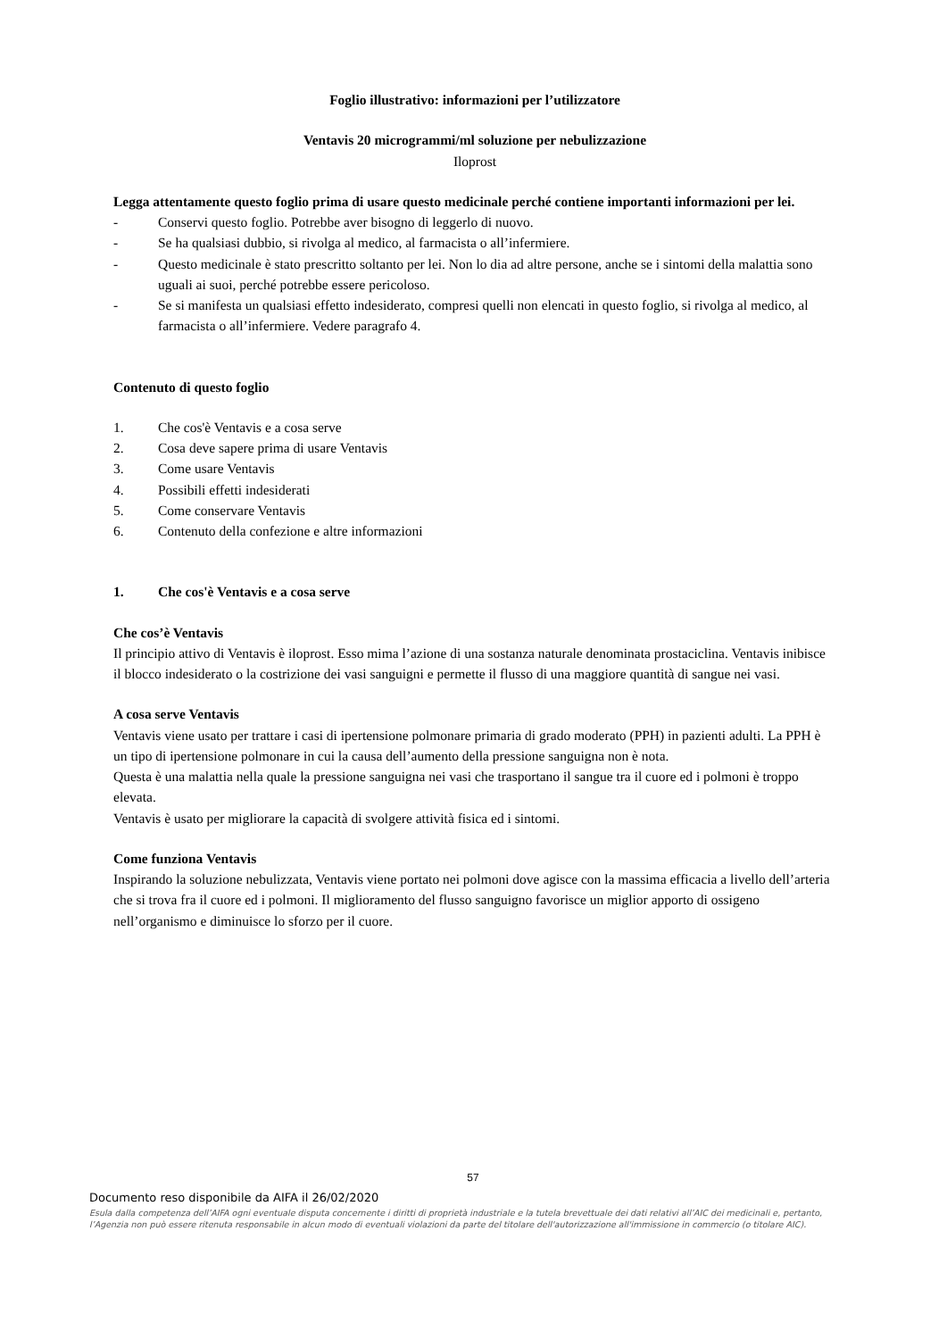Foglio illustrativo: informazioni per l’utilizzatore
Ventavis 20 microgrammi/ml soluzione per nebulizzazione
Iloprost
Legga attentamente questo foglio prima di usare questo medicinale perché contiene importanti informazioni per lei.
- Conservi questo foglio. Potrebbe aver bisogno di leggerlo di nuovo.
- Se ha qualsiasi dubbio, si rivolga al medico, al farmacista o all’infermiere.
- Questo medicinale è stato prescritto soltanto per lei. Non lo dia ad altre persone, anche se i sintomi della malattia sono uguali ai suoi, perché potrebbe essere pericoloso.
- Se si manifesta un qualsiasi effetto indesiderato, compresi quelli non elencati in questo foglio, si rivolga al medico, al farmacista o all’infermiere. Vedere paragrafo 4.
Contenuto di questo foglio
1. Che cos'è Ventavis e a cosa serve
2. Cosa deve sapere prima di usare Ventavis
3. Come usare Ventavis
4. Possibili effetti indesiderati
5. Come conservare Ventavis
6. Contenuto della confezione e altre informazioni
1. Che cos'è Ventavis e a cosa serve
Che cos’è Ventavis
Il principio attivo di Ventavis è iloprost. Esso mima l’azione di una sostanza naturale denominata prostaciclina. Ventavis inibisce il blocco indesiderato o la costrizione dei vasi sanguigni e permette il flusso di una maggiore quantità di sangue nei vasi.
A cosa serve Ventavis
Ventavis viene usato per trattare i casi di ipertensione polmonare primaria di grado moderato (PPH) in pazienti adulti. La PPH è un tipo di ipertensione polmonare in cui la causa dell’aumento della pressione sanguigna non è nota.
Questa è una malattia nella quale la pressione sanguigna nei vasi che trasportano il sangue tra il cuore ed i polmoni è troppo elevata.
Ventavis è usato per migliorare la capacità di svolgere attività fisica ed i sintomi.
Come funziona Ventavis
Inspirando la soluzione nebulizzata, Ventavis viene portato nei polmoni dove agisce con la massima efficacia a livello dell’arteria che si trova fra il cuore ed i polmoni. Il miglioramento del flusso sanguigno favorisce un miglior apporto di ossigeno nell’organismo e diminuisce lo sforzo per il cuore.
57
Documento reso disponibile da AIFA il 26/02/2020
Esula dalla competenza dell’AIFA ogni eventuale disputa concernente i diritti di proprietà industriale e la tutela brevettuale dei dati relativi all’AIC dei medicinali e, pertanto, l’Agenzia non può essere ritenuta responsabile in alcun modo di eventuali violazioni da parte del titolare dell'autorizzazione all'immissione in commercio (o titolare AIC).